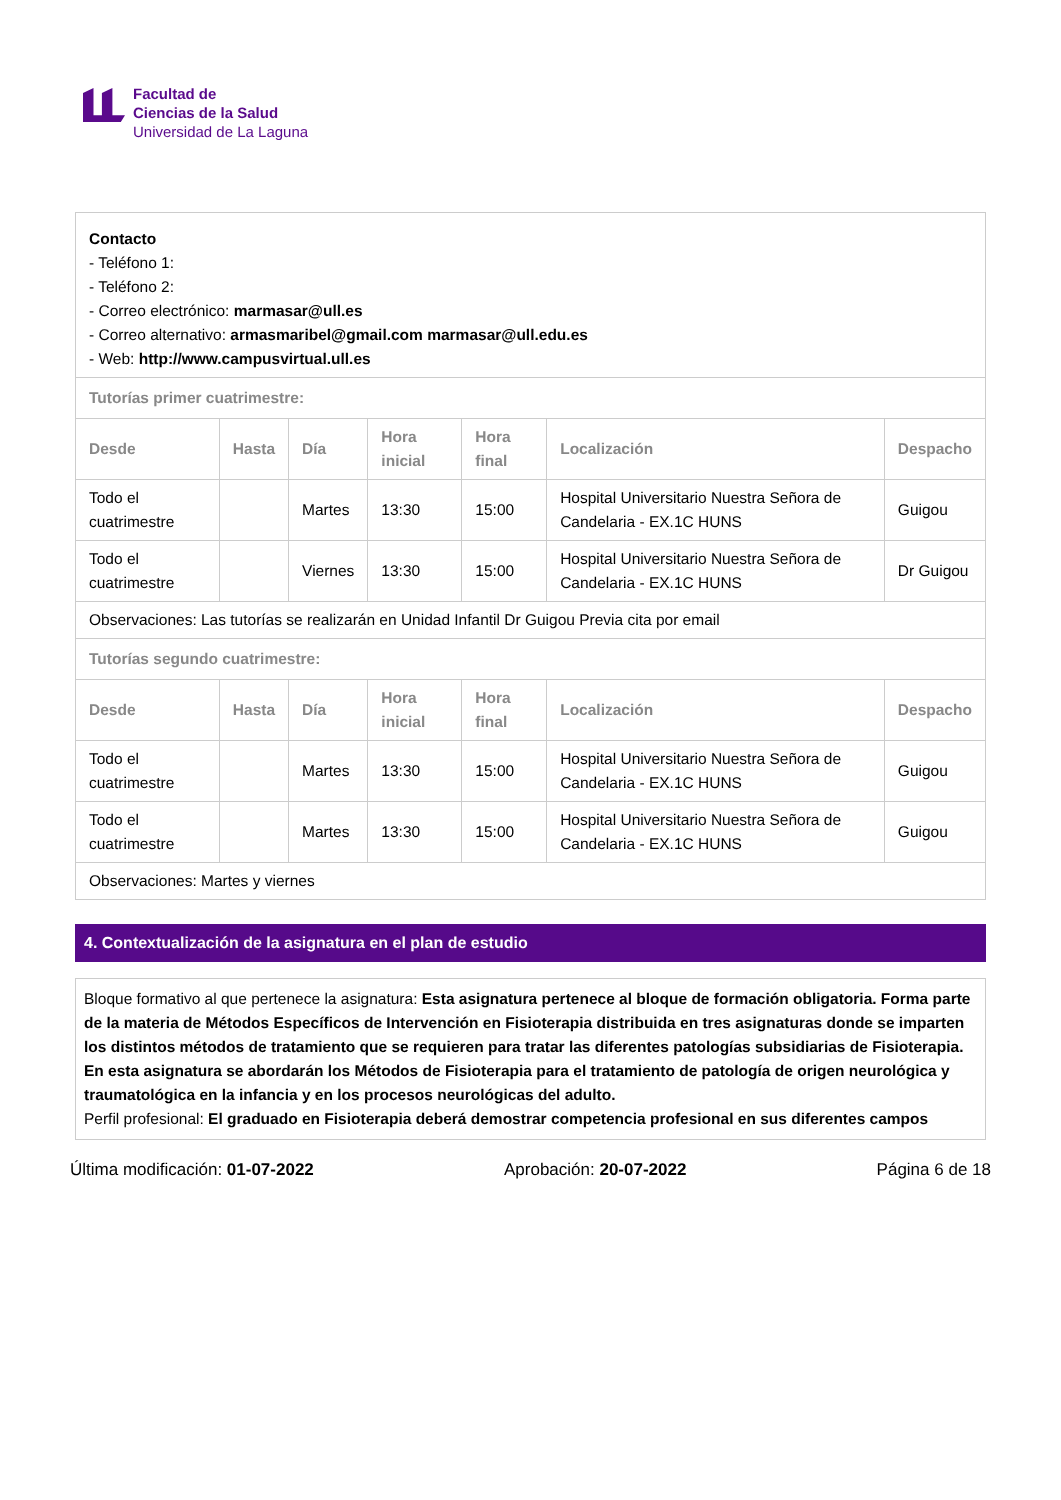Facultad de
Ciencias de la Salud
Universidad de La Laguna
| Contacto - Teléfono 1: - Teléfono 2: - Correo electrónico: marmasar@ull.es - Correo alternativo: armasmaribel@gmail.com marmasar@ull.edu.es - Web: http://www.campusvirtual.ull.es | | | | | | |
| Tutorías primer cuatrimestre: | | | | | | |
| Desde | Hasta | Día | Hora inicial | Hora final | Localización | Despacho |
| Todo el cuatrimestre | | Martes | 13:30 | 15:00 | Hospital Universitario Nuestra Señora de Candelaria - EX.1C HUNS | Guigou |
| Todo el cuatrimestre | | Viernes | 13:30 | 15:00 | Hospital Universitario Nuestra Señora de Candelaria - EX.1C HUNS | Dr Guigou |
| Observaciones: Las tutorías se realizarán en Unidad Infantil Dr Guigou Previa cita por email | | | | | | |
| Tutorías segundo cuatrimestre: | | | | | | |
| Desde | Hasta | Día | Hora inicial | Hora final | Localización | Despacho |
| Todo el cuatrimestre | | Martes | 13:30 | 15:00 | Hospital Universitario Nuestra Señora de Candelaria - EX.1C HUNS | Guigou |
| Todo el cuatrimestre | | Martes | 13:30 | 15:00 | Hospital Universitario Nuestra Señora de Candelaria - EX.1C HUNS | Guigou |
| Observaciones: Martes y viernes | | | | | | |
4. Contextualización de la asignatura en el plan de estudio
Bloque formativo al que pertenece la asignatura: Esta asignatura pertenece al bloque de formación obligatoria. Forma parte de la materia de Métodos Específicos de Intervención en Fisioterapia distribuida en tres asignaturas donde se imparten los distintos métodos de tratamiento que se requieren para tratar las diferentes patologías subsidiarias de Fisioterapia. En esta asignatura se abordarán los Métodos de Fisioterapia para el tratamiento de patología de origen neurológica y traumatológica en la infancia y en los procesos neurológicas del adulto.
Perfil profesional: El graduado en Fisioterapia deberá demostrar competencia profesional en sus diferentes campos
Última modificación: 01-07-2022 Aprobación: 20-07-2022 Página 6 de 18